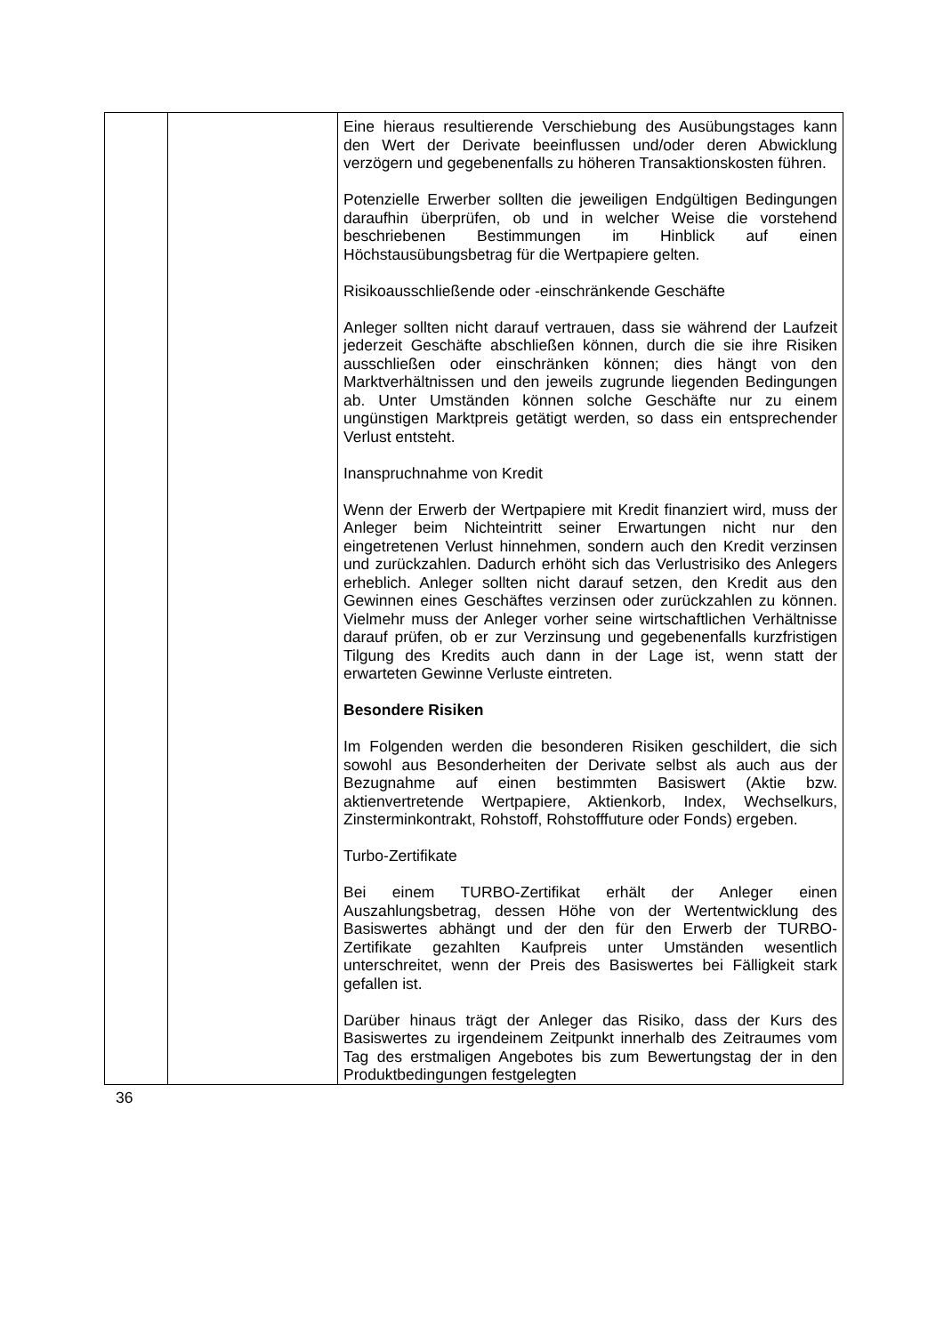| | | Eine hieraus resultierende Verschiebung des Ausübungstages kann den Wert der Derivate beeinflussen und/oder deren Abwicklung verzögern und gegebenenfalls zu höheren Transaktionskosten führen. Potenzielle Erwerber sollten die jeweiligen Endgültigen Bedingungen daraufhin überprüfen, ob und in welcher Weise die vorstehend beschriebenen Bestimmungen im Hinblick auf einen Höchstausübungsbetrag für die Wertpapiere gelten. Risikoausschließende oder -einschränkende Geschäfte Anleger sollten nicht darauf vertrauen, dass sie während der Laufzeit jederzeit Geschäfte abschließen können, durch die sie ihre Risiken ausschließen oder einschränken können; dies hängt von den Marktverhältnissen und den jeweils zugrunde liegenden Bedingungen ab. Unter Umständen können solche Geschäfte nur zu einem ungünstigen Marktpreis getätigt werden, so dass ein entsprechender Verlust entsteht. Inanspruchnahme von Kredit Wenn der Erwerb der Wertpapiere mit Kredit finanziert wird, muss der Anleger beim Nichteintritt seiner Erwartungen nicht nur den eingetretenen Verlust hinnehmen, sondern auch den Kredit verzinsen und zurückzahlen. Dadurch erhöht sich das Verlustrisiko des Anlegers erheblich. Anleger sollten nicht darauf setzen, den Kredit aus den Gewinnen eines Geschäftes verzinsen oder zurückzahlen zu können. Vielmehr muss der Anleger vorher seine wirtschaftlichen Verhältnisse darauf prüfen, ob er zur Verzinsung und gegebenenfalls kurzfristigen Tilgung des Kredits auch dann in der Lage ist, wenn statt der erwarteten Gewinne Verluste eintreten. Besondere Risiken Im Folgenden werden die besonderen Risiken geschildert, die sich sowohl aus Besonderheiten der Derivate selbst als auch aus der Bezugnahme auf einen bestimmten Basiswert (Aktie bzw. aktienvertretende Wertpapiere, Aktienkorb, Index, Wechselkurs, Zinsterminkontrakt, Rohstoff, Rohstofffuture oder Fonds) ergeben. Turbo-Zertifikate Bei einem TURBO-Zertifikat erhält der Anleger einen Auszahlungsbetrag, dessen Höhe von der Wertentwicklung des Basiswertes abhängt und der den für den Erwerb der TURBO-Zertifikate gezahlten Kaufpreis unter Umständen wesentlich unterschreitet, wenn der Preis des Basiswertes bei Fälligkeit stark gefallen ist. Darüber hinaus trägt der Anleger das Risiko, dass der Kurs des Basiswertes zu irgendeinem Zeitpunkt innerhalb des Zeitraumes vom Tag des erstmaligen Angebotes bis zum Bewertungstag der in den Produktbedingungen festgelegten |
36